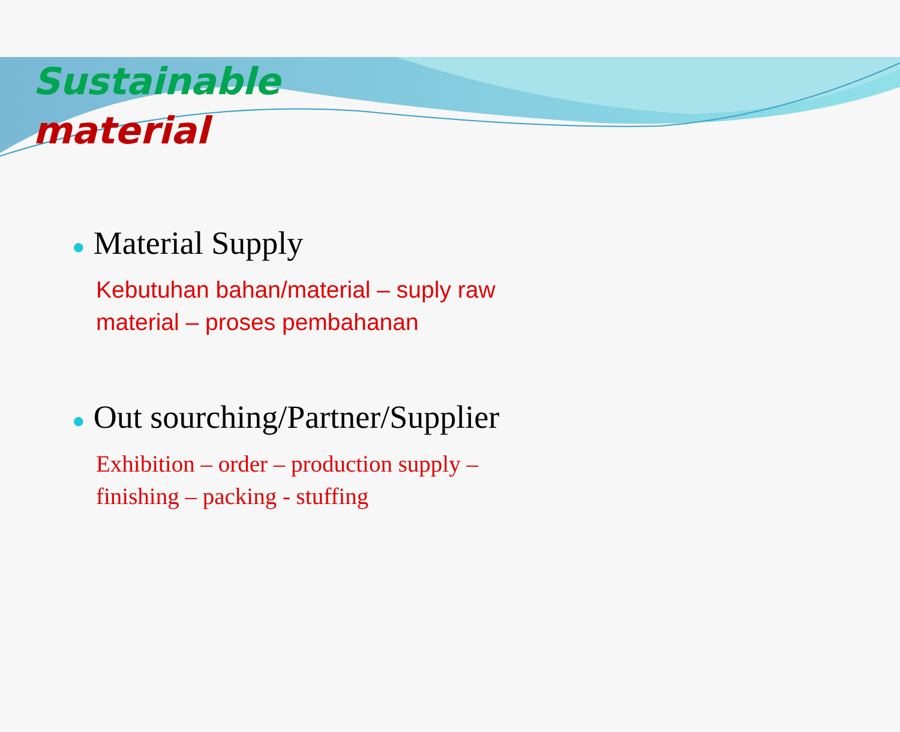Sustainable
material
● Material Supply
Kebutuhan bahan/material – suply raw
material – proses pembahanan
● Out sourching/Partner/Supplier
Exhibition – order – production supply –
finishing – packing - stuffing